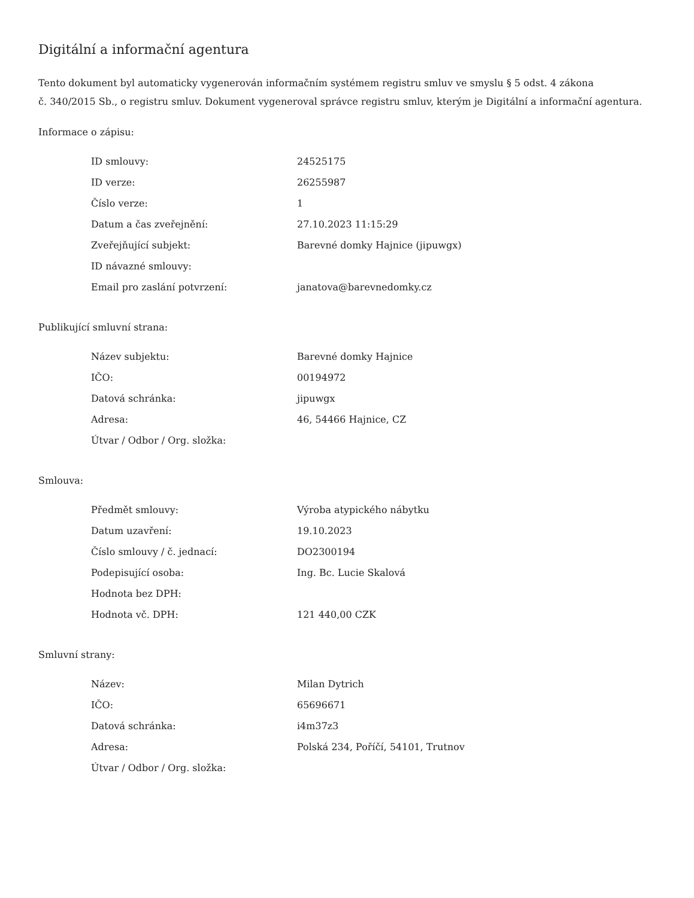Digitální a informační agentura
Tento dokument byl automaticky vygenerován informačním systémem registru smluv ve smyslu § 5 odst. 4 zákona
č. 340/2015 Sb., o registru smluv. Dokument vygeneroval správce registru smluv, kterým je Digitální a informační agentura.
Informace o zápisu:
| ID smlouvy: | 24525175 |
| ID verze: | 26255987 |
| Číslo verze: | 1 |
| Datum a čas zveřejnění: | 27.10.2023 11:15:29 |
| Zveřejňující subjekt: | Barevné domky Hajnice (jipuwgx) |
| ID návazné smlouvy: | |
| Email pro zaslání potvrzení: | janatova@barevnedomky.cz |
Publikující smluvní strana:
| Název subjektu: | Barevné domky Hajnice |
| IČO: | 00194972 |
| Datová schránka: | jipuwgx |
| Adresa: | 46, 54466 Hajnice, CZ |
| Útvar / Odbor / Org. složka: | |
Smlouva:
| Předmět smlouvy: | Výroba atypického nábytku |
| Datum uzavření: | 19.10.2023 |
| Číslo smlouvy / č. jednací: | DO2300194 |
| Podepisující osoba: | Ing. Bc. Lucie Skalová |
| Hodnota bez DPH: | |
| Hodnota vč. DPH: | 121 440,00 CZK |
Smluvní strany:
| Název: | Milan Dytrich |
| IČO: | 65696671 |
| Datová schránka: | i4m37z3 |
| Adresa: | Polská 234, Poříčí, 54101, Trutnov |
| Útvar / Odbor / Org. složka: | |